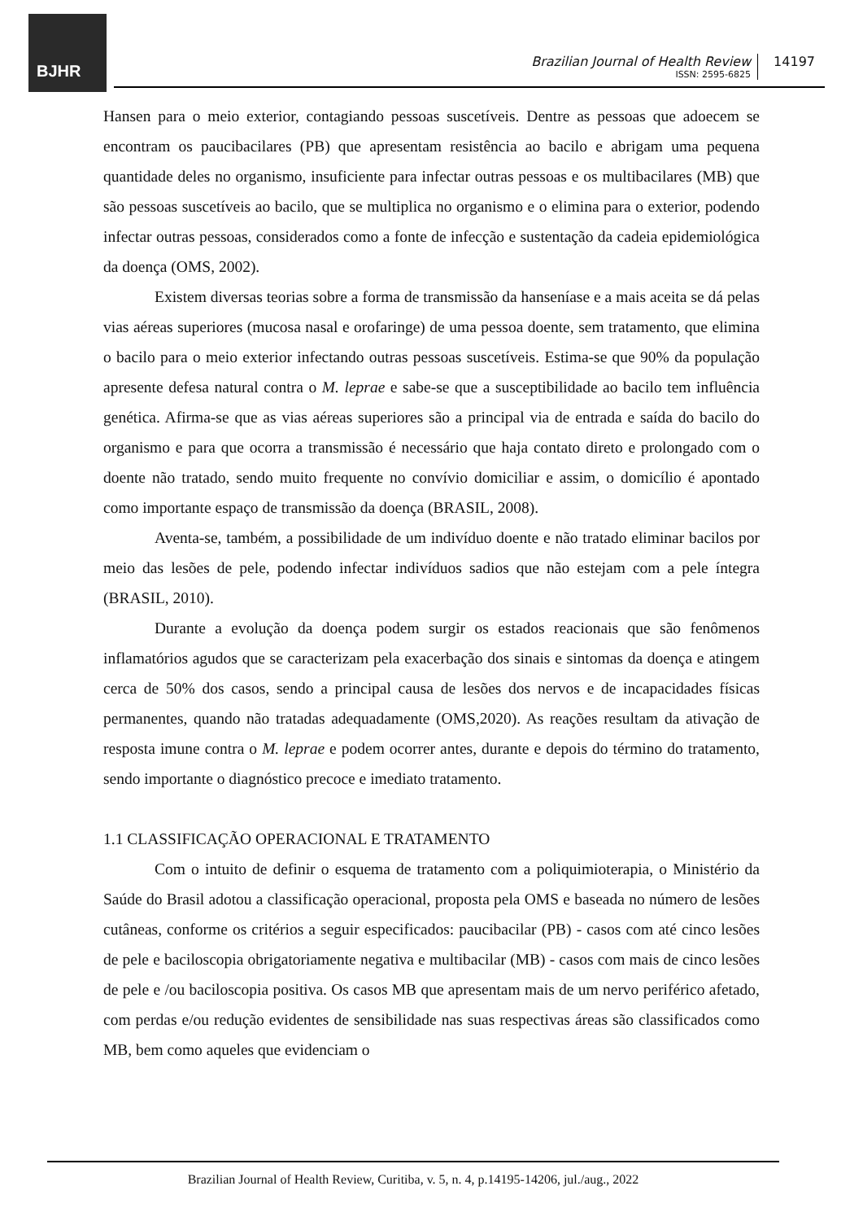BJHR
Brazilian Journal of Health Review
ISSN: 2595-6825
14197
Hansen para o meio exterior, contagiando pessoas suscetíveis. Dentre as pessoas que adoecem se encontram os paucibacilares (PB) que apresentam resistência ao bacilo e abrigam uma pequena quantidade deles no organismo, insuficiente para infectar outras pessoas e os multibacilares (MB) que são pessoas suscetíveis ao bacilo, que se multiplica no organismo e o elimina para o exterior, podendo infectar outras pessoas, considerados como a fonte de infecção e sustentação da cadeia epidemiológica da doença (OMS, 2002).
Existem diversas teorias sobre a forma de transmissão da hanseníase e a mais aceita se dá pelas vias aéreas superiores (mucosa nasal e orofaringe) de uma pessoa doente, sem tratamento, que elimina o bacilo para o meio exterior infectando outras pessoas suscetíveis. Estima-se que 90% da população apresente defesa natural contra o M. leprae e sabe-se que a susceptibilidade ao bacilo tem influência genética. Afirma-se que as vias aéreas superiores são a principal via de entrada e saída do bacilo do organismo e para que ocorra a transmissão é necessário que haja contato direto e prolongado com o doente não tratado, sendo muito frequente no convívio domiciliar e assim, o domicílio é apontado como importante espaço de transmissão da doença (BRASIL, 2008).
Aventa-se, também, a possibilidade de um indivíduo doente e não tratado eliminar bacilos por meio das lesões de pele, podendo infectar indivíduos sadios que não estejam com a pele íntegra (BRASIL, 2010).
Durante a evolução da doença podem surgir os estados reacionais que são fenômenos inflamatórios agudos que se caracterizam pela exacerbação dos sinais e sintomas da doença e atingem cerca de 50% dos casos, sendo a principal causa de lesões dos nervos e de incapacidades físicas permanentes, quando não tratadas adequadamente (OMS,2020). As reações resultam da ativação de resposta imune contra o M. leprae e podem ocorrer antes, durante e depois do término do tratamento, sendo importante o diagnóstico precoce e imediato tratamento.
1.1 CLASSIFICAÇÃO OPERACIONAL E TRATAMENTO
Com o intuito de definir o esquema de tratamento com a poliquimioterapia, o Ministério da Saúde do Brasil adotou a classificação operacional, proposta pela OMS e baseada no número de lesões cutâneas, conforme os critérios a seguir especificados: paucibacilar (PB) - casos com até cinco lesões de pele e baciloscopia obrigatoriamente negativa e multibacilar (MB) - casos com mais de cinco lesões de pele e /ou baciloscopia positiva. Os casos MB que apresentam mais de um nervo periférico afetado, com perdas e/ou redução evidentes de sensibilidade nas suas respectivas áreas são classificados como MB, bem como aqueles que evidenciam o
Brazilian Journal of Health Review, Curitiba, v. 5, n. 4, p.14195-14206, jul./aug., 2022